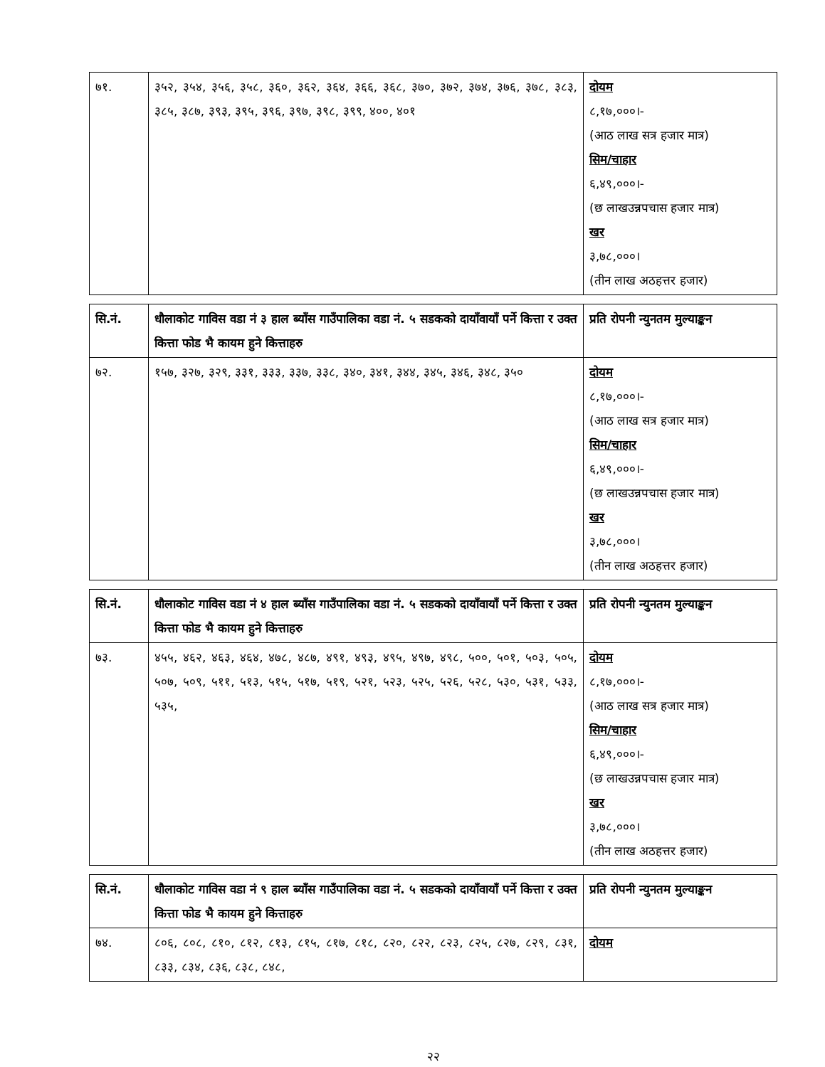| ७१. | ३५२, ३५४, ३५६, ३५८, ३६०, ३६२, ३६४, ३६६, ३६८, ३७०, ३७२, ३७४, ३७६, ३७८, ३८३, ३८५, ३८७, ३९३, ३९५, ३९६, ३९७, ३९८, ३९९, ४००, ४०१ | दोयम ८,१७,०००।- (आठ लाख सत्र हजार मात्र) सिम/चाहार ६,४९,०००।- (छ लाखउन्नपचास हजार मात्र) खर ३,७८,०००। (तीन लाख अठहत्तर हजार) |
| सि.नं. | धौलाकोट गाविस वडा नं ३ हाल ब्याँस गाउँपालिका वडा नं. ५ सडकको दायाँवायाँ पर्ने कित्ता र उक्त कित्ता फोड भै कायम हुने कित्ताहरु | प्रति रोपनी न्युनतम मुल्याङ्कन |
| --- | --- | --- |
| ७२. | १५७, ३२७, ३२९, ३३१, ३३३, ३३७, ३३८, ३४०, ३४१, ३४४, ३४५, ३४६, ३४८, ३५० | दोयम ८,१७,०००।- (आठ लाख सत्र हजार मात्र) सिम/चाहार ६,४९,०००।- (छ लाखउन्नपचास हजार मात्र) खर ३,७८,०००। (तीन लाख अठहत्तर हजार) |
| सि.नं. | धौलाकोट गाविस वडा नं ४ हाल ब्याँस गाउँपालिका वडा नं. ५ सडकको दायाँवायाँ पर्ने कित्ता र उक्त कित्ता फोड भै कायम हुने कित्ताहरु | प्रति रोपनी न्युनतम मुल्याङ्कन |
| --- | --- | --- |
| ७३. | ४५५, ४६२, ४६३, ४६४, ४७८, ४८७, ४९१, ४९३, ४९५, ४९७, ४९८, ५००, ५०१, ५०३, ५०५, ५०७, ५०९, ५११, ५१३, ५१५, ५१७, ५१९, ५२१, ५२३, ५२५, ५२६, ५२८, ५३०, ५३१, ५३३, ५३५, | दोयम ८,१७,०००।- (आठ लाख सत्र हजार मात्र) सिम/चाहार ६,४९,०००।- (छ लाखउन्नपचास हजार मात्र) खर ३,७८,०००। (तीन लाख अठहत्तर हजार) |
| सि.नं. | धौलाकोट गाविस वडा नं ९ हाल ब्याँस गाउँपालिका वडा नं. ५ सडकको दायाँवायाँ पर्ने कित्ता र उक्त कित्ता फोड भै कायम हुने कित्ताहरु | प्रति रोपनी न्युनतम मुल्याङ्कन |
| --- | --- | --- |
| ७४. | ८०६, ८०८, ८१०, ८१२, ८१३, ८१५, ८१७, ८१८, ८२०, ८२२, ८२३, ८२५, ८२७, ८२९, ८३१, ८३३, ८३४, ८३६, ८३८, ८४८, | दोयम |
२२